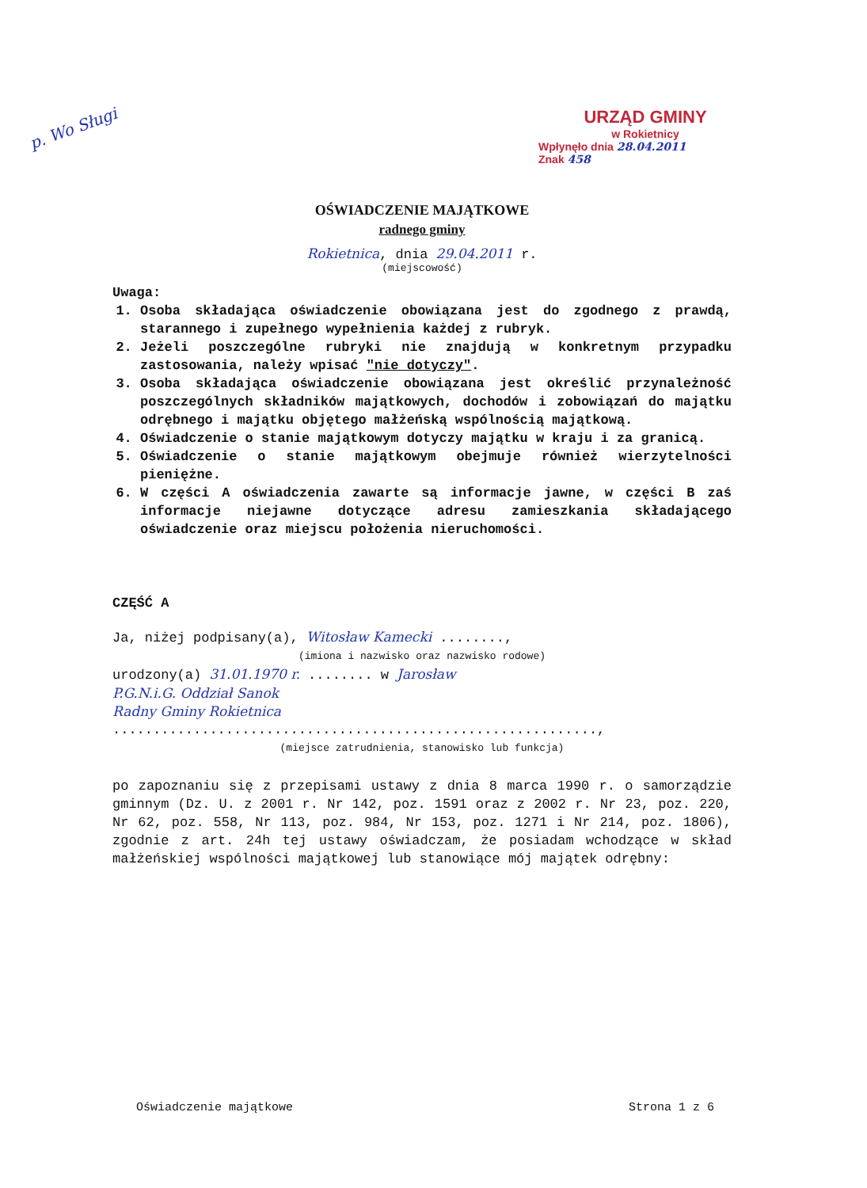p. Wo Sługi
URZĄD GMINY
w Rokietnicy
Wpłynęło dnia 28.04.2011
Znak 458
OŚWIADCZENIE MAJĄTKOWE
radnego gminy
Rokietnica, dnia 29.04.2011 r.
(miejscowość)
Uwaga:
1. Osoba składająca oświadczenie obowiązana jest do zgodnego z prawdą, starannego i zupełnego wypełnienia każdej z rubryk.
2. Jeżeli poszczególne rubryki nie znajdują w konkretnym przypadku zastosowania, należy wpisać "nie dotyczy".
3. Osoba składająca oświadczenie obowiązana jest określić przynależność poszczególnych składników majątkowych, dochodów i zobowiązań do majątku odrębnego i majątku objętego małżeńską wspólnością majątkową.
4. Oświadczenie o stanie majątkowym dotyczy majątku w kraju i za granicą.
5. Oświadczenie o stanie majątkowym obejmuje również wierzytelności pieniężne.
6. W części A oświadczenia zawarte są informacje jawne, w części B zaś informacje niejawne dotyczące adresu zamieszkania składającego oświadczenie oraz miejscu położenia nieruchomości.
CZĘŚĆ A
Ja, niżej podpisany(a), Witosław Kamecki ........,
(imiona i nazwisko oraz nazwisko rodowe)
urodzony(a) 31.01.1970 r. ........ w Jarosław
P.G.N.i.G. Oddział Sanok
Radny Gminy Rokietnica
............................................................,
(miejsce zatrudnienia, stanowisko lub funkcja)
po zapoznaniu się z przepisami ustawy z dnia 8 marca 1990 r. o samorządzie gminnym (Dz. U. z 2001 r. Nr 142, poz. 1591 oraz z 2002 r. Nr 23, poz. 220, Nr 62, poz. 558, Nr 113, poz. 984, Nr 153, poz. 1271 i Nr 214, poz. 1806), zgodnie z art. 24h tej ustawy oświadczam, że posiadam wchodzące w skład małżeńskiej wspólności majątkowej lub stanowiące mój majątek odrębny:
Oświadczenie majątkowe Strona 1 z 6